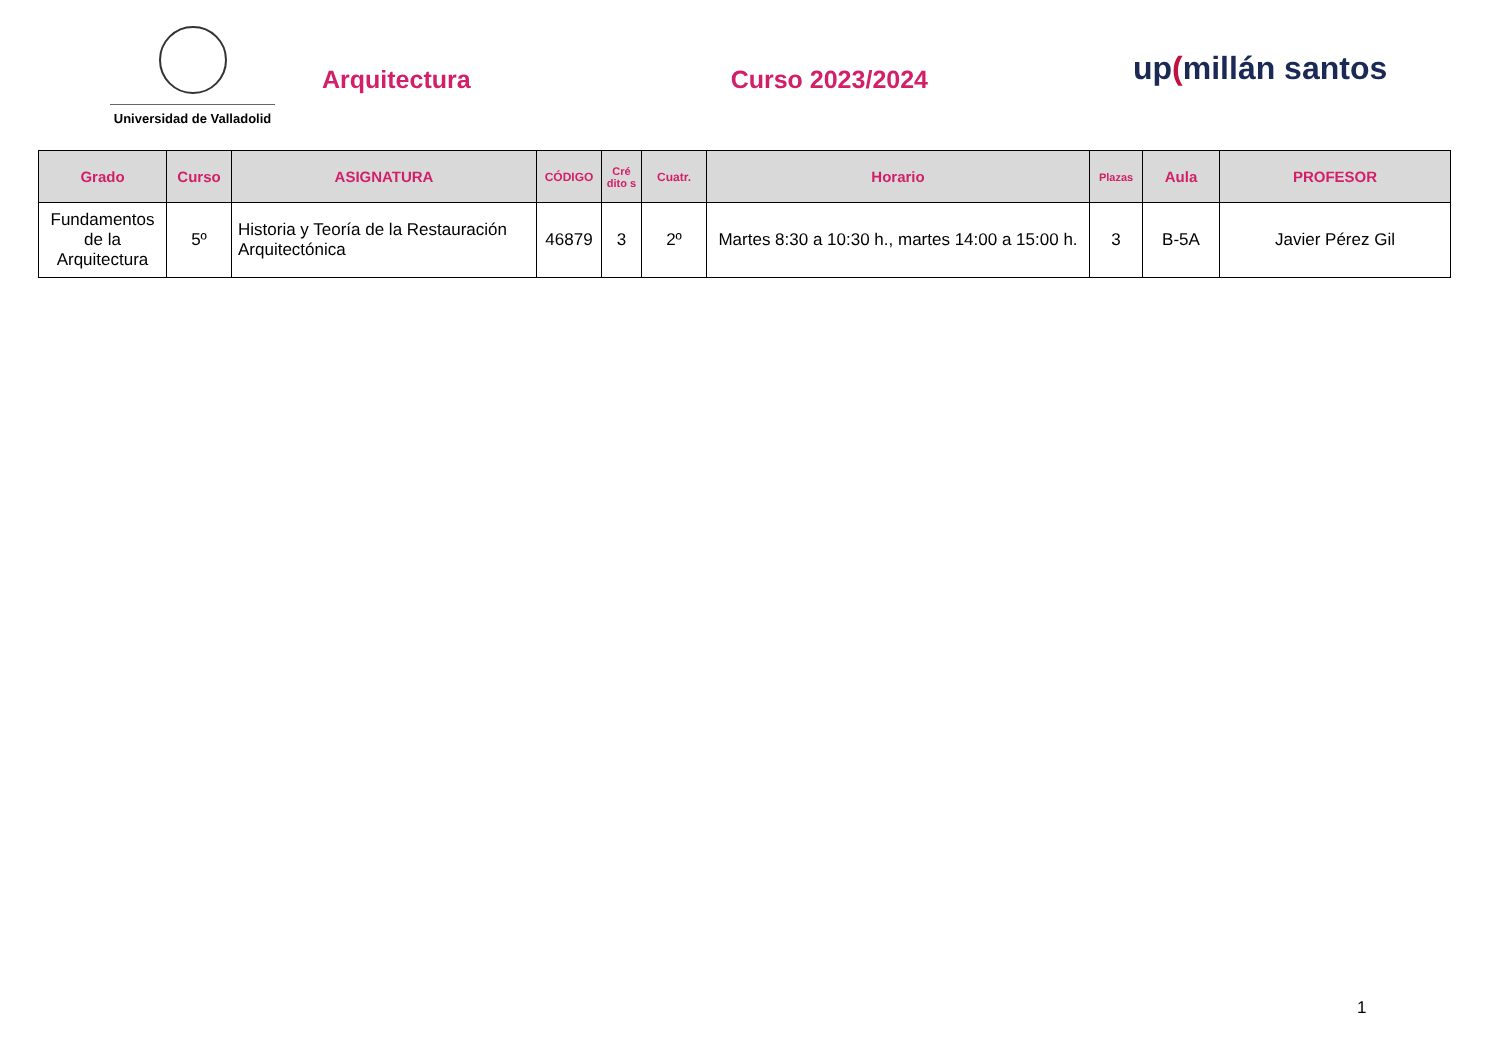Universidad de Valladolid
Arquitectura Curso 2023/2024
up(millán santos
| Grado | Curso | ASIGNATURA | CÓDIGO | Cré dito s | Cuatr. | Horario | Plazas | Aula | PROFESOR |
| --- | --- | --- | --- | --- | --- | --- | --- | --- | --- |
| Fundamentos de la Arquitectura | 5º | Historia y Teoría de la Restauración Arquitectónica | 46879 | 3 | 2º | Martes 8:30 a 10:30 h., martes 14:00 a 15:00 h. | 3 | B-5A | Javier Pérez Gil |
1